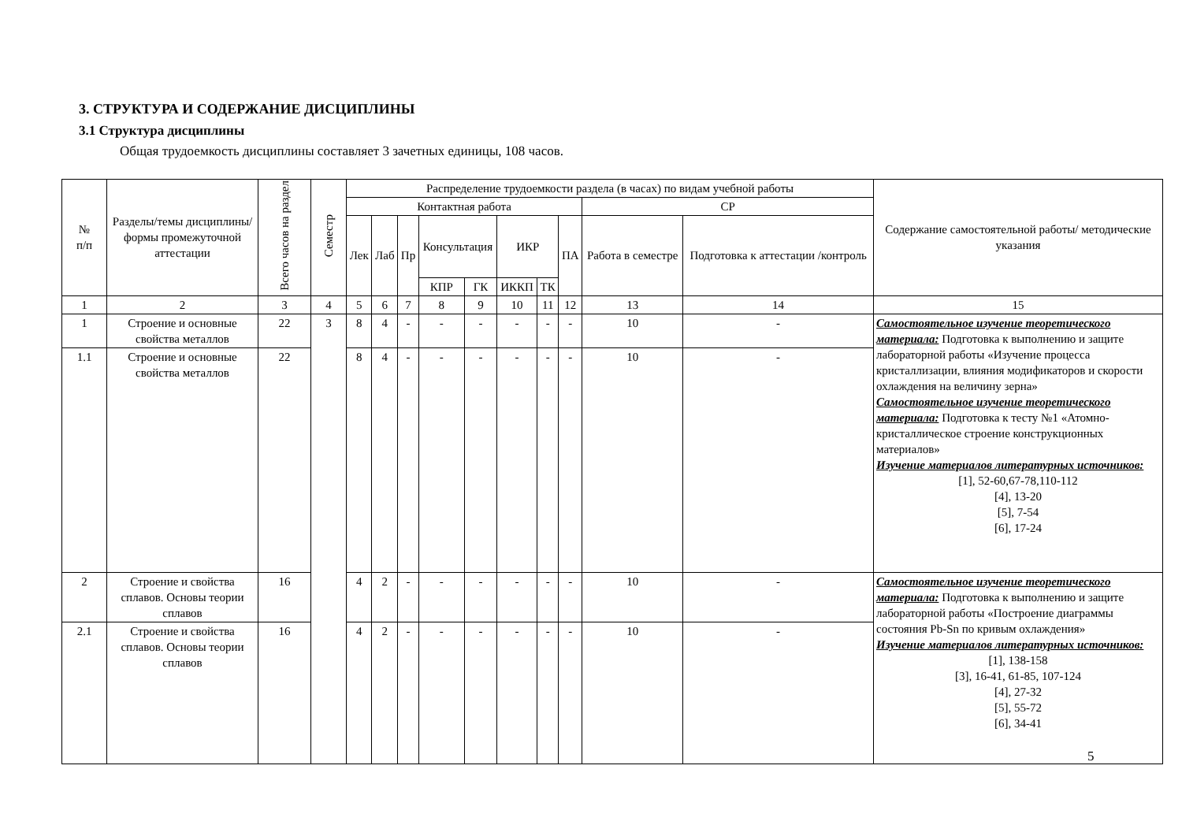3. СТРУКТУРА И СОДЕРЖАНИЕ ДИСЦИПЛИНЫ
3.1 Структура дисциплины
Общая трудоемкость дисциплины составляет 3 зачетных единицы, 108 часов.
| № п/п | Разделы/темы дисциплины/формы промежуточной аттестации | Всего часов на раздел | Семестр | Распределение трудоемкости раздела (в часах) по видам учебной работы | | | | | | | | | | Содержание самостоятельной работы/ методические указания |
| --- | --- | --- | --- | --- | --- | --- | --- | --- | --- | --- | --- | --- | --- | --- |
| | | | | Контактная работа | | | | | | | | СР | | |
| | | | | Лек | Лаб | Пр | Консультация | | ИКР | | ПА | Работа в семестре | Подготовка к аттестации /контроль | |
| | | | | | | | КПР | ГК | ИККП | ТК | | | | |
| 1 | 2 | 3 | 4 | 5 | 6 | 7 | 8 | 9 | 10 | 11 | 12 | 13 | 14 | 15 |
| 1 | Строение и основные свойства металлов | 22 | 3 | 8 | 4 | - | - | - | - | - | - | 10 | - | Самостоятельное изучение теоретического материала: Подготовка к выполнению и защите лабораторной работы «Изучение процесса кристаллизации, влияния модификаторов и скорости охлаждения на величину зерна» Самостоятельное изучение теоретического материала: Подготовка к тесту №1 «Атомно-кристаллическое строение конструкционных материалов» Изучение материалов литературных источников: [1], 52-60,67-78,110-112 [4], 13-20 [5], 7-54 [6], 17-24 |
| 1.1 | Строение и основные свойства металлов | 22 | | 8 | 4 | - | - | - | - | - | - | 10 | - | |
| 2 | Строение и свойства сплавов. Основы теории сплавов | 16 | | 4 | 2 | - | - | - | - | - | - | 10 | - | Самостоятельное изучение теоретического материала: Подготовка к выполнению и защите лабораторной работы «Построение диаграммы состояния Pb-Sn по кривым охлаждения» Изучение материалов литературных источников: [1], 138-158 [3], 16-41, 61-85, 107-124 [4], 27-32 [5], 55-72 [6], 34-41 |
| 2.1 | Строение и свойства сплавов. Основы теории сплавов | 16 | | 4 | 2 | - | - | - | - | - | - | 10 | - | |
5